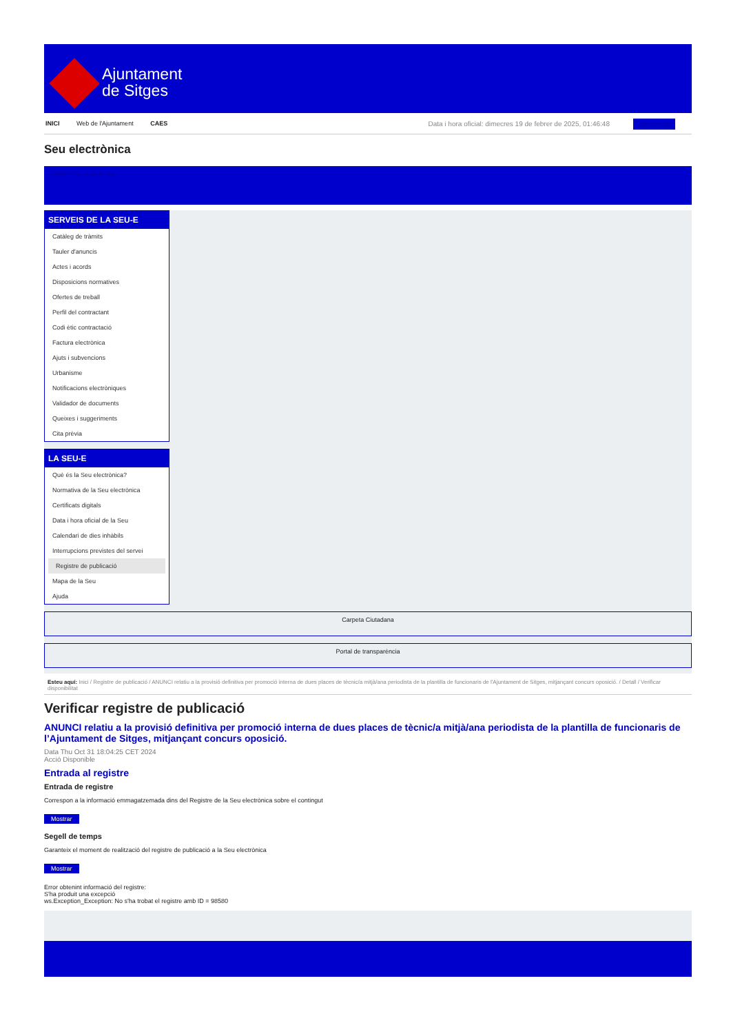Ajuntament
de Sitges
INICI Web de l'Ajuntament CAES
Data i hora oficial: dimecres 19 de febrer de 2025, 01:46:48 Sincronitza
Seu electrònica
Obtenir còpia autèntica
SERVEIS DE LA SEU-E
Catàleg de tràmits
Tauler d'anuncis
Actes i acords
Disposicions normatives
Ofertes de treball
Perfil del contractant
Codi ètic contractació
Factura electrònica
Ajuts i subvencions
Urbanisme
Notificacions electròniques
Validador de documents
Queixes i suggeriments
Cita prèvia
LA SEU-E
Què és la Seu electrònica?
Normativa de la Seu electrònica
Certificats digitals
Data i hora oficial de la Seu
Calendari de dies inhàbils
Interrupcions previstes del servei
Registre de publicació
Mapa de la Seu
Ajuda
Carpeta Ciutadana
Portal de transparència
Esteu aquí: Inici / Registre de publicació / ANUNCI relatiu a la provisió definitiva per promoció interna de dues places de tècnic/a mitjà/ana periodista de la plantilla de funcionaris de l'Ajuntament de Sitges, mitjançant concurs oposició. / Detall / Verificar disponibilitat
Verificar registre de publicació
ANUNCI relatiu a la provisió definitiva per promoció interna de dues places de tècnic/a mitjà/ana periodista de la plantilla de funcionaris de l’Ajuntament de Sitges, mitjançant concurs oposició.
Data Thu Oct 31 18:04:25 CET 2024
Acció Disponible
Entrada al registre
Entrada de registre
Correspon a la informació emmagatzemada dins del Registre de la Seu electrònica sobre el contingut
Mostrar
Segell de temps
Garanteix el moment de realització del registre de publicació a la Seu electrònica
Mostrar
Error obtenint informació del registre:
S'ha produit una excepció
ws.Exception_Exception: No s'ha trobat el registre amb ID = 98580